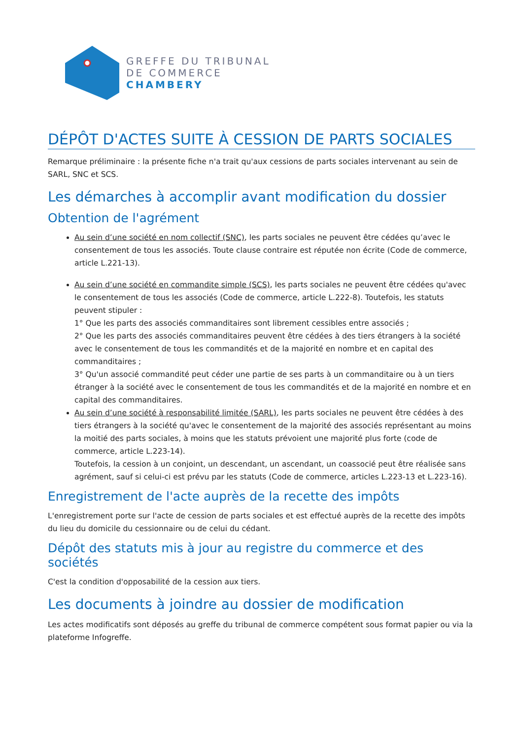GREFFE DU TRIBUNAL
DE COMMERCE
CHAMBERY
DÉPÔT D'ACTES SUITE À CESSION DE PARTS SOCIALES
Remarque préliminaire : la présente fiche n'a trait qu'aux cessions de parts sociales intervenant au sein de SARL, SNC et SCS.
Les démarches à accomplir avant modification du dossier
Obtention de l'agrément
Au sein d’une société en nom collectif (SNC), les parts sociales ne peuvent être cédées qu’avec le consentement de tous les associés. Toute clause contraire est réputée non écrite (Code de commerce, article L.221-13).
Au sein d’une société en commandite simple (SCS), les parts sociales ne peuvent être cédées qu'avec le consentement de tous les associés (Code de commerce, article L.222-8). Toutefois, les statuts peuvent stipuler :
1° Que les parts des associés commanditaires sont librement cessibles entre associés ;
2° Que les parts des associés commanditaires peuvent être cédées à des tiers étrangers à la société avec le consentement de tous les commandités et de la majorité en nombre et en capital des commanditaires ;
3° Qu'un associé commandité peut céder une partie de ses parts à un commanditaire ou à un tiers étranger à la société avec le consentement de tous les commandités et de la majorité en nombre et en capital des commanditaires.
Au sein d’une société à responsabilité limitée (SARL), les parts sociales ne peuvent être cédées à des tiers étrangers à la société qu'avec le consentement de la majorité des associés représentant au moins la moitié des parts sociales, à moins que les statuts prévoient une majorité plus forte (code de commerce, article L.223-14).
Toutefois, la cession à un conjoint, un descendant, un ascendant, un coassocié peut être réalisée sans agrément, sauf si celui-ci est prévu par les statuts (Code de commerce, articles L.223-13 et L.223-16).
Enregistrement de l'acte auprès de la recette des impôts
L'enregistrement porte sur l'acte de cession de parts sociales et est effectué auprès de la recette des impôts du lieu du domicile du cessionnaire ou de celui du cédant.
Dépôt des statuts mis à jour au registre du commerce et des sociétés
C'est la condition d'opposabilité de la cession aux tiers.
Les documents à joindre au dossier de modification
Les actes modificatifs sont déposés au greffe du tribunal de commerce compétent sous format papier ou via la plateforme Infogreffe.